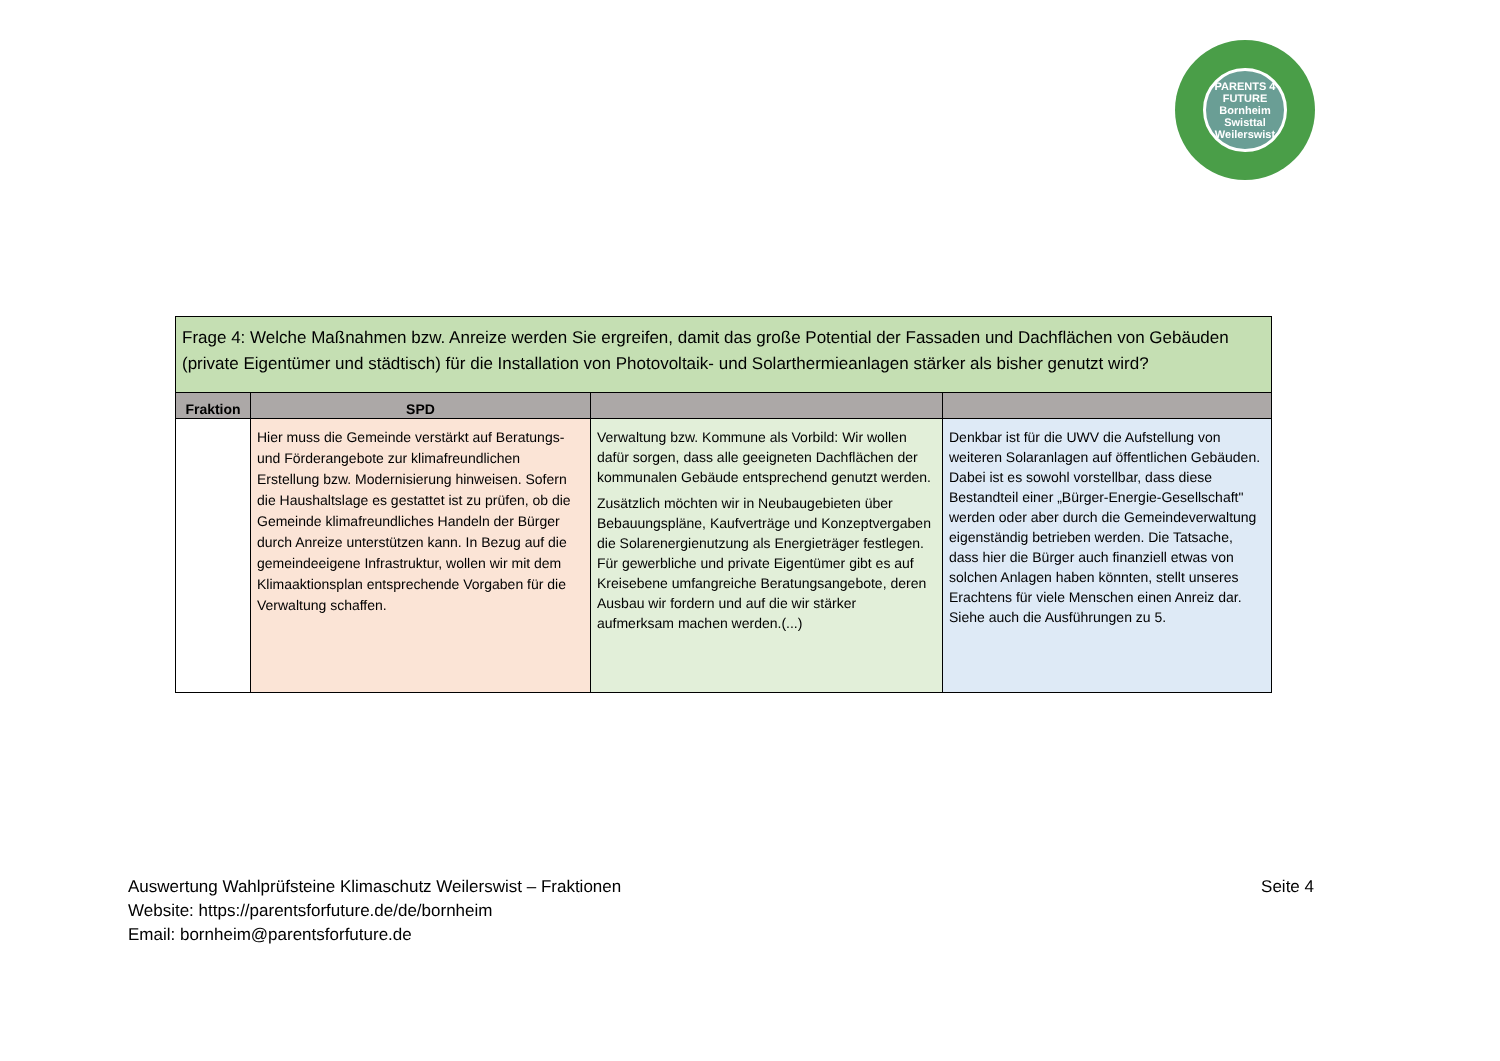PARENTS 4 FUTURE
Bornheim Swisttal Weilerswist
| Frage 4: Welche Maßnahmen bzw. Anreize werden Sie ergreifen, damit das große Potential der Fassaden und Dachflächen von Gebäuden (private Eigentümer und städtisch) für die Installation von Photovoltaik- und Solarthermieanlagen stärker als bisher genutzt wird? | | | |
| --- | --- | --- | --- |
| Fraktion | SPD | | |
| | Hier muss die Gemeinde verstärkt auf Beratungs- und Förderangebote zur klimafreundlichen Erstellung bzw. Modernisierung hinweisen. Sofern die Haushaltslage es gestattet ist zu prüfen, ob die Gemeinde klimafreundliches Handeln der Bürger durch Anreize unterstützen kann. In Bezug auf die gemeindeeigene Infrastruktur, wollen wir mit dem Klimaaktionsplan entsprechende Vorgaben für die Verwaltung schaffen. | Verwaltung bzw. Kommune als Vorbild: Wir wollen dafür sorgen, dass alle geeigneten Dachflächen der kommunalen Gebäude entsprechend genutzt werden. Zusätzlich möchten wir in Neubaugebieten über Bebauungspläne, Kaufverträge und Konzeptvergaben die Solarenergienutzung als Energieträger festlegen. Für gewerbliche und private Eigentümer gibt es auf Kreisebene umfangreiche Beratungsangebote, deren Ausbau wir fordern und auf die wir stärker aufmerksam machen werden.(...) | Denkbar ist für die UWV die Aufstellung von weiteren Solaranlagen auf öffentlichen Gebäuden. Dabei ist es sowohl vorstellbar, dass diese Bestandteil einer „Bürger-Energie-Gesellschaft" werden oder aber durch die Gemeindeverwaltung eigenständig betrieben werden. Die Tatsache, dass hier die Bürger auch finanziell etwas von solchen Anlagen haben könnten, stellt unseres Erachtens für viele Menschen einen Anreiz dar. Siehe auch die Ausführungen zu 5. |
Auswertung Wahlprüfsteine Klimaschutz Weilerswist – Fraktionen
Website: https://parentsforfuture.de/de/bornheim
Email: bornheim@parentsforfuture.de
Seite 4